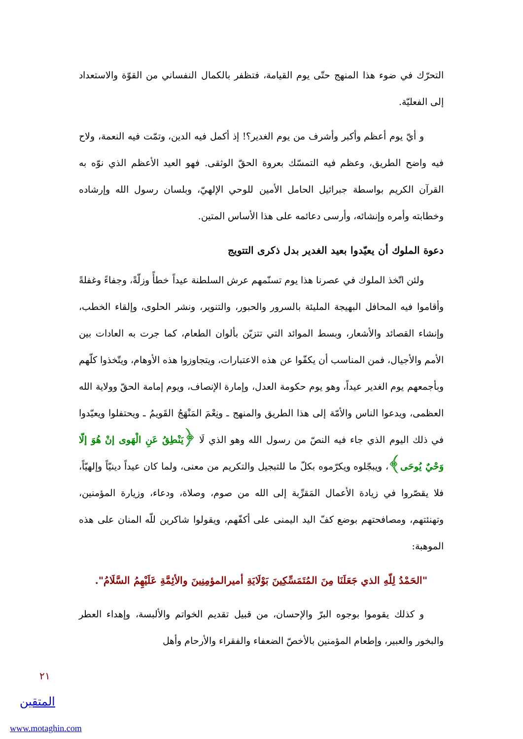التحرّك في ضوء هذا المنهج حتّى يوم القيامة، فتظفر بالكمال النفساني من القوّة والاستعداد إلى الفعليّة.
و أيّ يوم أعظم وأكبر وأشرف من يوم الغدير؟! إذ أكمل فيه الدين، وتمّت فيه النعمة، ولاح فيه واضح الطريق، وعظم فيه التمسّك بعروة الحقّ الوثقى. فهو العيد الأعظم الذي نوّه به القرآن الكريم بواسطة جبرائيل الحامل الأمين للوحي الإلهيّ، وبلسان رسول الله وإرشاده وخطابته وأمره وإنشائه، وأرسى دعائمه على هذا الأساس المتين.
دعوة الملوك أن يعيّدوا بعيد الغدير بدل ذكرى التتويج
ولئن اتّخذ الملوك في عصرنا هذا يوم تسنّمهم عرش السلطنة عيداً خطأً وزلّةً، وجفاءً وغفلةً وأقاموا فيه المحافل البهيجة المليئة بالسرور والحبور، والتنوير، ونشر الحلوى، وإلقاء الخطب، وإنشاء القصائد والأشعار، وبسط الموائد التي تتزيّن بألوان الطعام، كما جرت به العادات بين الأمم والأجيال، فمن المناسب أن يكفّوا عن هذه الاعتبارات، ويتجاوزوا هذه الأوهام، ويتّخذوا كلّهم وبأجمعهم يوم الغدير عيداً، وهو يوم حكومة العدل، وإمارة الإنصاف، ويوم إمامة الحقّ وولاية الله العظمى، ويدعوا الناس والأمّة إلى هذا الطريق والمنهج ـ ونِعْمَ المَنْهَجُ القَويمُ ـ ويحتفلوا ويعيّدوا في ذلك اليوم الذي جاء فيه النصّ من رسول الله وهو الذي لَا ﴿يَنْطِقُ عَنِ الْهَوى إنْ هُوَ إلّا وَحْيٌ يُوحَى﴾، ويبجّلوه ويكرّموه بكلّ ما للتبجيل والتكريم من معنى، ولما كان عيداً دينيّاً وإلهيّاً، فلا يقصّروا في زيادة الأعمال المَقرِّبة إلى الله من صوم، وصلاة، ودعاء، وزيارة المؤمنين، وتهنئتهم، ومصافحتهم بوضع كفّ اليد اليمنى على أكفّهم، ويقولوا شاكرين للّه المنان على هذه الموهبة:
"الحَمْدُ لِلّهِ الذي جَعَلَنَا مِنَ المُتَمَسِّكِينَ بَوْلَايَةِ أميرالمؤمِنِينَ والأئِمَّةِ عَلَيْهِمُ السَّلَامُ".
و كذلك يقوموا بوجوه البرّ والإحسان، من قبيل تقديم الخواتم والألبسة، وإهداء العطر والبخور والعبير، وإطعام المؤمنين بالأخصّ الضعفاء والفقراء والأرحام وأهل
٢١
المتقين
www.motaghin.com